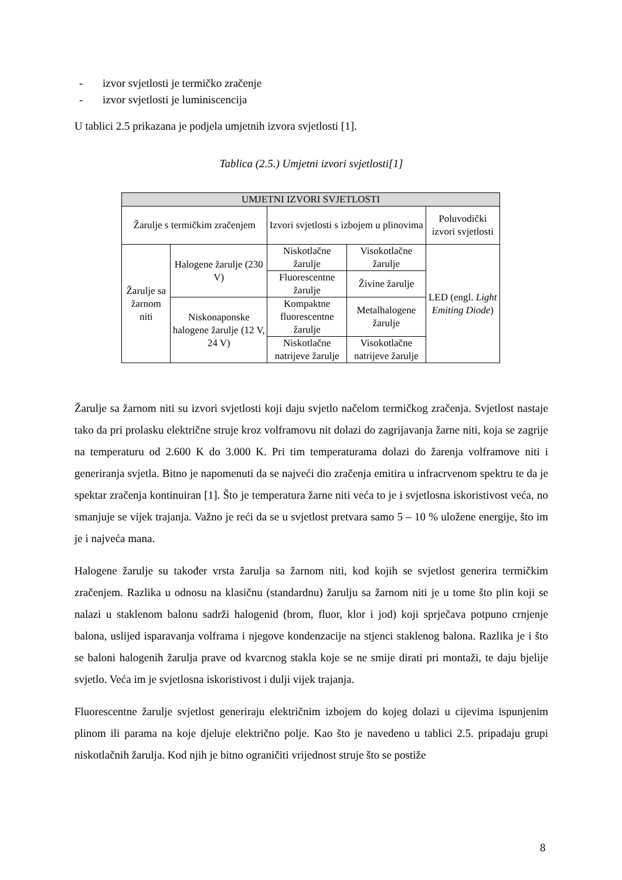- izvor svjetlosti je termičko zračenje
- izvor svjetlosti je luminiscencija
U tablici 2.5 prikazana je podjela umjetnih izvora svjetlosti [1].
Tablica (2.5.) Umjetni izvori svjetlosti[1]
| UMJETNI IZVORI SVJETLOSTI | | | | |
| --- | --- | --- | --- | --- |
| Žarulje s termičkim zračenjem | | Izvori svjetlosti s izbojem u plinovima | | Poluvodički izvori svjetlosti |
| Žarulje sa žarnom niti | Halogene žarulje (230 V) | Niskotlačne žarulje | Visokotlačne žarulje | LED (engl. Light Emiting Diode ) |
| | | Fluorescentne žarulje | Živine žarulje | |
| | Niskonaponske halogene žarulje (12 V, 24 V) | Kompaktne fluorescentne žarulje | Metalhalogene žarulje | |
| | | Niskotlačne natrijeve žarulje | Visokotlačne natrijeve žarulje | |
Žarulje sa žarnom niti su izvori svjetlosti koji daju svjetlo načelom termičkog zračenja. Svjetlost nastaje tako da pri prolasku električne struje kroz volframovu nit dolazi do zagrijavanja žarne niti, koja se zagrije na temperaturu od 2.600 K do 3.000 K. Pri tim temperaturama dolazi do žarenja volframove niti i generiranja svjetla. Bitno je napomenuti da se najveći dio zračenja emitira u infracrvenom spektru te da je spektar zračenja kontinuiran [1]. Što je temperatura žarne niti veća to je i svjetlosna iskoristivost veća, no smanjuje se vijek trajanja. Važno je reći da se u svjetlost pretvara samo 5 – 10 % uložene energije, što im je i najveća mana.
Halogene žarulje su također vrsta žarulja sa žarnom niti, kod kojih se svjetlost generira termičkim zračenjem. Razlika u odnosu na klasičnu (standardnu) žarulju sa žarnom niti je u tome što plin koji se nalazi u staklenom balonu sadrži halogenid (brom, fluor, klor i jod) koji sprječava potpuno crnjenje balona, uslijed isparavanja volframa i njegove kondenzacije na stjenci staklenog balona. Razlika je i što se baloni halogenih žarulja prave od kvarcnog stakla koje se ne smije dirati pri montaži, te daju bjelije svjetlo. Veća im je svjetlosna iskoristivost i dulji vijek trajanja.
Fluorescentne žarulje svjetlost generiraju električnim izbojem do kojeg dolazi u cijevima ispunjenim plinom ili parama na koje djeluje električno polje. Kao što je navedeno u tablici 2.5. pripadaju grupi niskotlačnih žarulja. Kod njih je bitno ograničiti vrijednost struje što se postiže
8